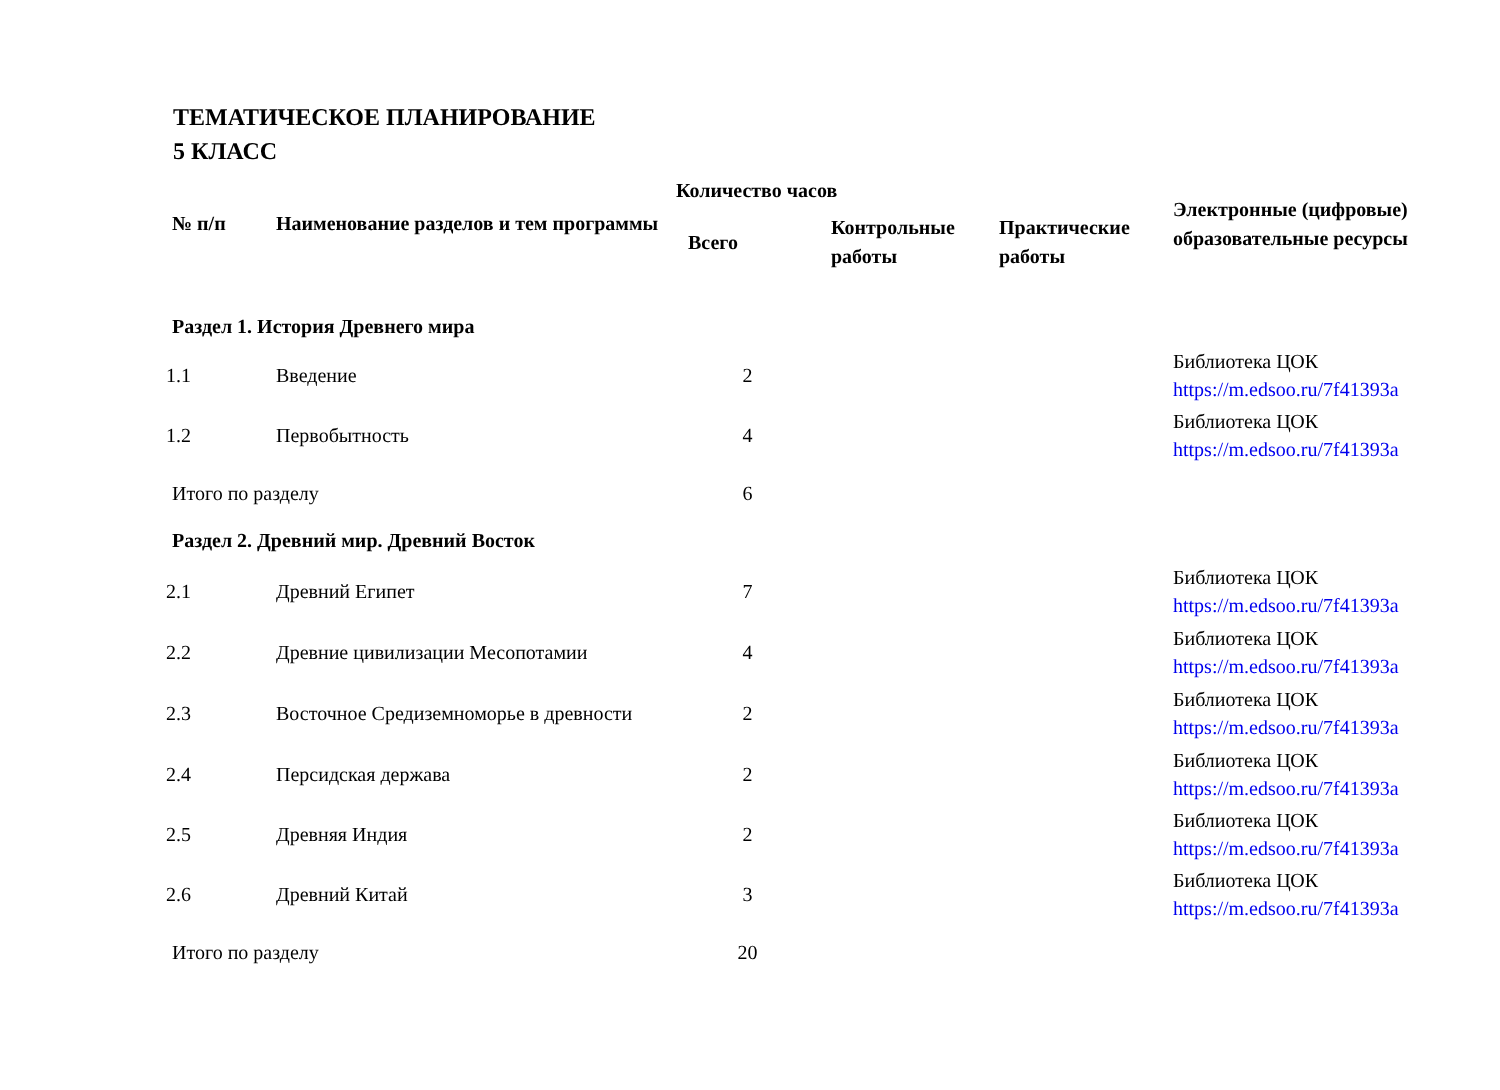ТЕМАТИЧЕСКОЕ ПЛАНИРОВАНИЕ
5 КЛАСС
| № п/п | Наименование разделов и тем программы | Количество часов | | | Электронные (цифровые) образовательные ресурсы |
| --- | --- | --- | --- | --- | --- |
| | | Всего | Контрольные работы | Практические работы | |
| Раздел 1. История Древнего мира | | | | | |
| 1.1 | Введение | 2 | | | Библиотека ЦОК https://m.edsoo.ru/7f41393a |
| 1.2 | Первобытность | 4 | | | Библиотека ЦОК https://m.edsoo.ru/7f41393a |
| Итого по разделу | | 6 | | | |
| Раздел 2. Древний мир. Древний Восток | | | | | |
| 2.1 | Древний Египет | 7 | | | Библиотека ЦОК https://m.edsoo.ru/7f41393a |
| 2.2 | Древние цивилизации Месопотамии | 4 | | | Библиотека ЦОК https://m.edsoo.ru/7f41393a |
| 2.3 | Восточное Средиземноморье в древности | 2 | | | Библиотека ЦОК https://m.edsoo.ru/7f41393a |
| 2.4 | Персидская держава | 2 | | | Библиотека ЦОК https://m.edsoo.ru/7f41393a |
| 2.5 | Древняя Индия | 2 | | | Библиотека ЦОК https://m.edsoo.ru/7f41393a |
| 2.6 | Древний Китай | 3 | | | Библиотека ЦОК https://m.edsoo.ru/7f41393a |
| Итого по разделу | | 20 | | | |